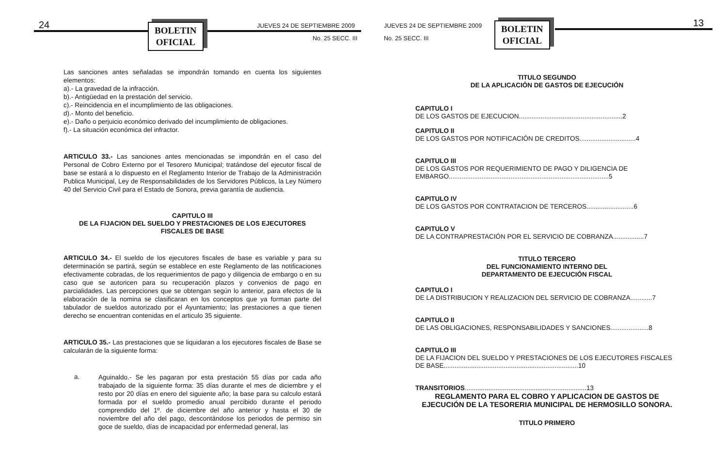24
BOLETIN
OFICIAL
JUEVES 24 DE SEPTIEMBRE 2009
No. 25 SECC. III
Las sanciones antes señaladas se impondrán tomando en cuenta los siguientes elementos:
a).- La gravedad de la infracción.
b).- Antigüedad en la prestación del servicio.
c).- Reincidencia en el incumplimiento de las obligaciones.
d).- Monto del beneficio.
e).- Daño o perjuicio económico derivado del incumplimiento de obligaciones.
f).- La situación económica del infractor.
ARTICULO 33.- Las sanciones antes mencionadas se impondrán en el caso del Personal de Cobro Externo por el Tesorero Municipal; tratándose del ejecutor fiscal de base se estará a lo dispuesto en el Reglamento Interior de Trabajo de la Administración Publica Municipal, Ley de Responsabilidades de los Servidores Públicos, la Ley Número 40 del Servicio Civil para el Estado de Sonora, previa garantía de audiencia.
CAPITULO III
DE LA FIJACION DEL SUELDO Y PRESTACIONES DE LOS EJECUTORES FISCALES DE BASE
ARTICULO 34.- El sueldo de los ejecutores fiscales de base es variable y para su determinación se partirá, según se establece en este Reglamento de las notificaciones efectivamente cobradas, de los requerimientos de pago y diligencia de embargo o en su caso que se autoricen para su recuperación plazos y convenios de pago en parcialidades. Las percepciones que se obtengan según lo anterior, para efectos de la elaboración de la nomina se clasificaran en los conceptos que ya forman parte del tabulador de sueldos autorizado por el Ayuntamiento; las prestaciones a que tienen derecho se encuentran contenidas en el articulo 35 siguiente.
ARTICULO 35.- Las prestaciones que se liquidaran a los ejecutores fiscales de Base se calcularán de la siguiente forma:
a.
Aguinaldo.- Se les pagaran por esta prestación 55 días por cada año trabajado de la siguiente forma: 35 días durante el mes de diciembre y el resto por 20 días en enero del siguiente año; la base para su calculo estará formada por el sueldo promedio anual percibido durante el periodo comprendido del 1º. de diciembre del año anterior y hasta el 30 de noviembre del año del pago, descontándose los periodos de permiso sin goce de sueldo, días de incapacidad por enfermedad general, las
JUEVES 24 DE SEPTIEMBRE 2009
No. 25 SECC. III
BOLETIN
OFICIAL
13
TITULO SEGUNDO
DE LA APLICACIÓN DE GASTOS DE EJECUCIÓN
CAPITULO I
DE LOS GASTOS DE EJECUCION.........................................................2
CAPITULO II
DE LOS GASTOS POR NOTIFICACIÓN DE CREDITOS...............................4
CAPITULO III
DE LOS GASTOS POR REQUERIMIENTO DE PAGO Y DILIGENCIA DE EMBARGO........................................................................................5
CAPITULO IV
DE LOS GASTOS POR CONTRATACION DE TERCEROS..........................6
CAPITULO V
DE LA CONTRAPRESTACIÓN POR EL SERVICIO DE COBRANZA.................7
TITULO TERCERO
DEL FUNCIONAMIENTO INTERNO DEL
DEPARTAMENTO DE EJECUCIÓN FISCAL
CAPITULO I
DE LA DISTRIBUCION Y REALIZACION DEL SERVICIO DE COBRANZA............7
CAPITULO II
DE LAS OBLIGACIONES, RESPONSABILIDADES Y SANCIONES.....................8
CAPITULO III
DE LA FIJACION DEL SUELDO Y PRESTACIONES DE LOS EJECUTORES FISCALES DE BASE..........................................................................10
TRANSITORIOS...................................................................13
REGLAMENTO PARA EL COBRO Y APLICACION DE GASTOS DE EJECUCIÓN DE LA TESORERIA MUNICIPAL DE HERMOSILLO SONORA.
TITULO PRIMERO